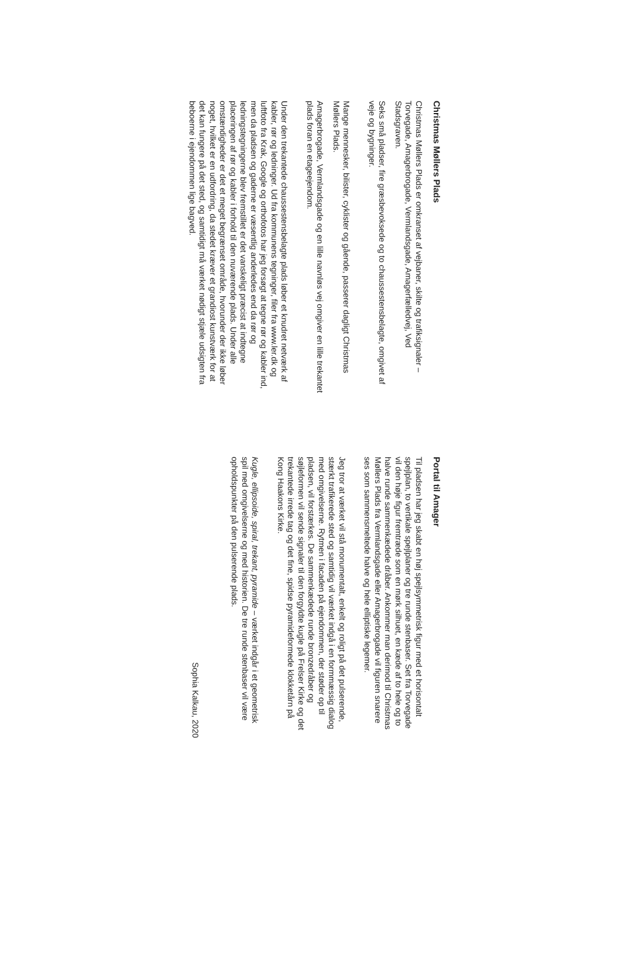Christmas Møllers Plads
Christmas Møllers Plads er omkranset af vejbaner, skilte og trafiksignaler – Torvegade, Amagerbrogade, Vermlandsgade, Amagerfælledvej, Ved Stadsgraven.
Seks små pladser, fire græsbevoksede og to chaussestensbelagte, omgivet af veje og bygninger.
Mange mennesker, bilister, cyklister og gående, passerer dagligt Christmas Møllers Plads.
Amagerbrogade, Vermlandsgade og en lille navnløs vej omgiver en lille trekantet plads foran en etageejendom.
Under den trekantede chaussestensbelagte plads løber et knudret netværk af kabler, rør og ledninger. Ud fra kommunens tegninger, filer fra www.ler.dk og luftfoto fra Krak, Google og orthofotos har jeg forsøgt at tegne rør og kabler ind, men da pladsen og gaderne er væsentlig anderledes end da rør og ledningstegningerne blev fremstillet er det vanskeligt præcist at indtegne placeringen af rør og kabler i forhold til den nuværende plads. Under alle omstændigheder er det et meget begrænset område, hvorunder der ikke løber noget, hvilket er en udfordring, da stedet kræver et grandiost kunstværk for at det kan fungere på det sted, og samtidigt må værket nødigt stjæle udsigten fra beboerne i ejendommen lige bagved.
Portal til Amager
Til pladsen har jeg skabt en høj spejlsymmetrisk figur med et horisontalt spejlplan, to vertikale spejlplaner og tre runde stenbaser. Set fra Torvegade vil den høje figur fremtræde som en mørk silhuet, en kæde af to hele og to halve runde sammenkædede dråber. Ankommer man derimod til Christmas Møllers Plads fra Vermlandsgade eller Amagerbrogade vil figuren snarere ses som sammensmeltede halve og hele elliptiske legemer.
Jeg tror at værket vil stå monumentalt, enkelt og roligt på det pulserende, stærkt trafikerede sted og samtidig vil værket indgå i en formmæssig dialog med omgivelserne. Rytmen i facaden på ejendommen, der støder op til pladsen, vil forstærkes. De sammenkædede runde bronzedråber og søjleformen vil sende signaler til den forgyldte kugle på Frelser Kirke og det trekantede irrede tag og det fine, spidse pyramideformede klokketårn på Kong Haakons Kirke.
Kugle, ellipsoide, spiral, trekant, pyramide – værket indgår i et geometrisk spil med omgivelserne og med historien. De tre runde stenbaser vil være opholdspunkter på den pulserende plads.
Sophia Kalkau, 2020